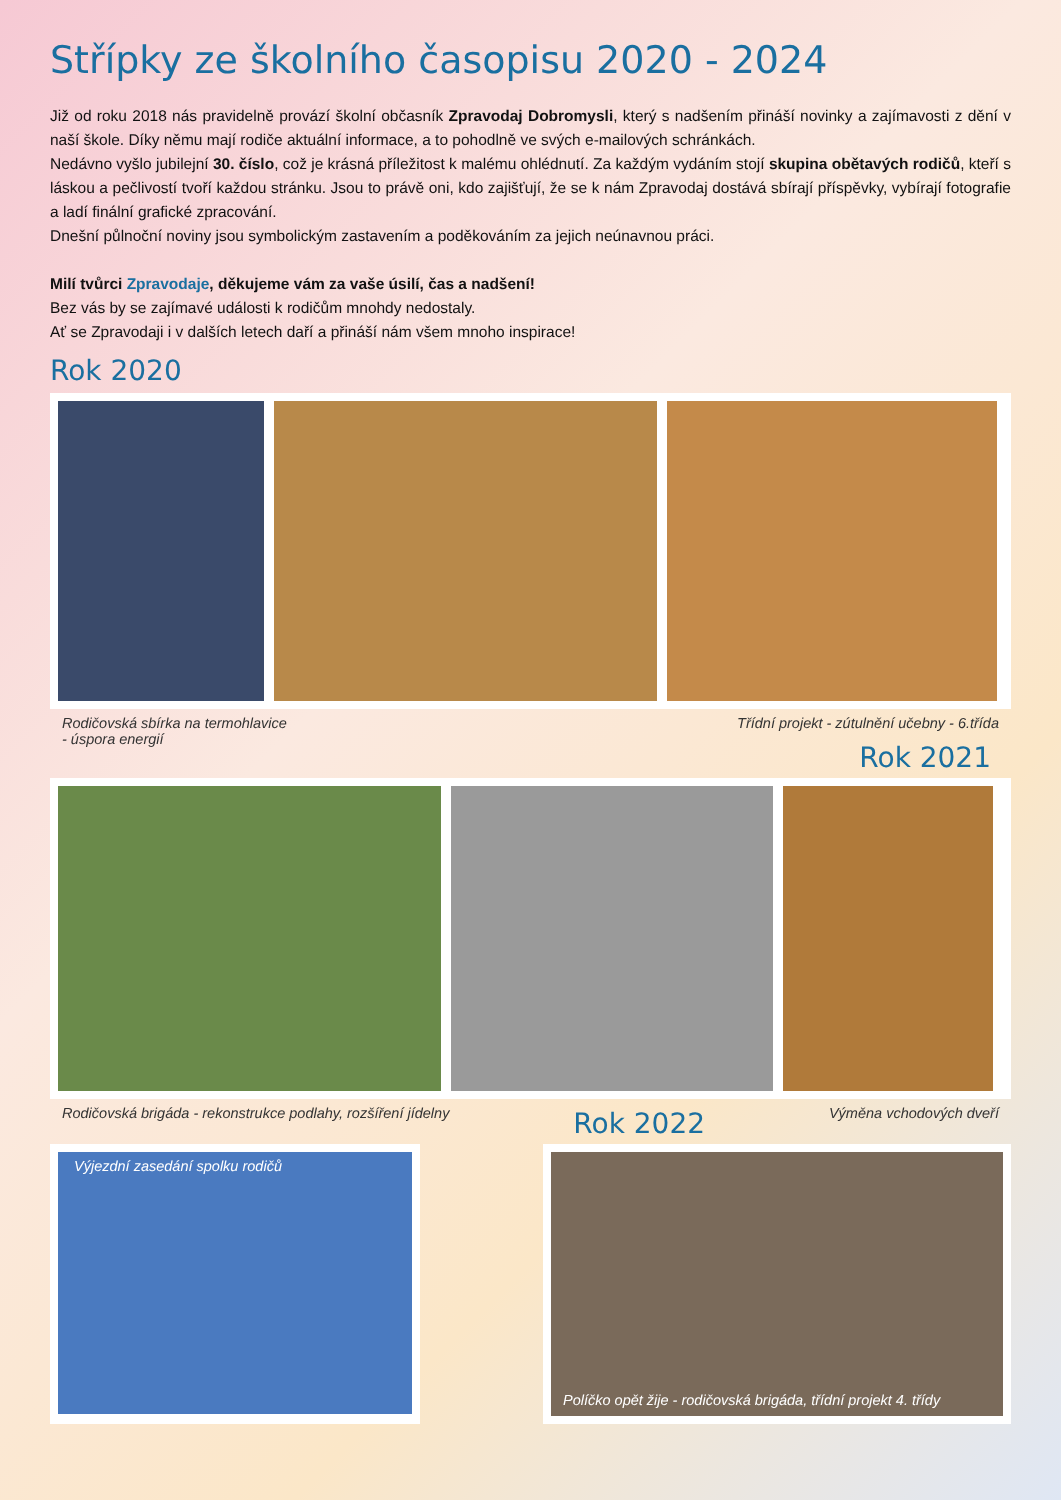Střípky ze školního časopisu 2020 - 2024
Již od roku 2018 nás pravidelně provází školní občasník Zpravodaj Dobromysli, který s nadšením přináší novinky a zajímavosti z dění v naší škole. Díky němu mají rodiče aktuální informace, a to pohodlně ve svých e-mailových schránkách.
Nedávno vyšlo jubilejní 30. číslo, což je krásná příležitost k malému ohlédnutí. Za každým vydáním stojí skupina obětavých rodičů, kteří s láskou a pečlivostí tvoří každou stránku. Jsou to právě oni, kdo zajišťují, že se k nám Zpravodaj dostává sbírají příspěvky, vybírají fotografie a ladí finální grafické zpracování.
Dnešní půlnoční noviny jsou symbolickým zastavením a poděkováním za jejich neúnavnou práci.
Milí tvůrci Zpravodaje, děkujeme vám za vaše úsilí, čas a nadšení!
Bez vás by se zajímavé události k rodičům mnohdy nedostaly.
Ať se Zpravodaji i v dalších letech daří a přináší nám všem mnoho inspirace!
Rok 2020
Rodičovská sbírka na termohlavice
- úspora energií
Třídní projekt - zútulnění učebny - 6.třída
Rok 2021
Rodičovská brigáda - rekonstrukce podlahy, rozšíření jídelny
Rok 2022
Výměna vchodových dveří
Výjezdní zasedání spolku rodičů
Políčko opět žije - rodičovská brigáda, třídní projekt 4. třídy